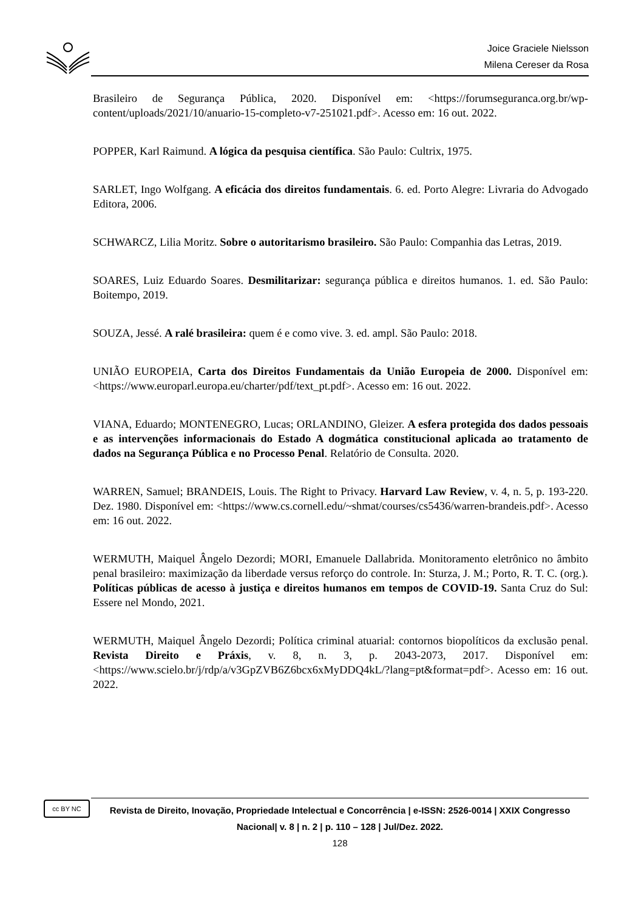Joice Graciele Nielsson
Milena Cereser da Rosa
Brasileiro de Segurança Pública, 2020. Disponível em: <https://forumseguranca.org.br/wp-content/uploads/2021/10/anuario-15-completo-v7-251021.pdf>. Acesso em: 16 out. 2022.
POPPER, Karl Raimund. A lógica da pesquisa científica. São Paulo: Cultrix, 1975.
SARLET, Ingo Wolfgang. A eficácia dos direitos fundamentais. 6. ed. Porto Alegre: Livraria do Advogado Editora, 2006.
SCHWARCZ, Lilia Moritz. Sobre o autoritarismo brasileiro. São Paulo: Companhia das Letras, 2019.
SOARES, Luiz Eduardo Soares. Desmilitarizar: segurança pública e direitos humanos. 1. ed. São Paulo: Boitempo, 2019.
SOUZA, Jessé. A ralé brasileira: quem é e como vive. 3. ed. ampl. São Paulo: 2018.
UNIÃO EUROPEIA, Carta dos Direitos Fundamentais da União Europeia de 2000. Disponível em: <https://www.europarl.europa.eu/charter/pdf/text_pt.pdf>. Acesso em: 16 out. 2022.
VIANA, Eduardo; MONTENEGRO, Lucas; ORLANDINO, Gleizer. A esfera protegida dos dados pessoais e as intervenções informacionais do Estado A dogmática constitucional aplicada ao tratamento de dados na Segurança Pública e no Processo Penal. Relatório de Consulta. 2020.
WARREN, Samuel; BRANDEIS, Louis. The Right to Privacy. Harvard Law Review, v. 4, n. 5, p. 193-220. Dez. 1980. Disponível em: <https://www.cs.cornell.edu/~shmat/courses/cs5436/warren-brandeis.pdf>. Acesso em: 16 out. 2022.
WERMUTH, Maiquel Ângelo Dezordi; MORI, Emanuele Dallabrida. Monitoramento eletrônico no âmbito penal brasileiro: maximização da liberdade versus reforço do controle. In: Sturza, J. M.; Porto, R. T. C. (org.). Políticas públicas de acesso à justiça e direitos humanos em tempos de COVID-19. Santa Cruz do Sul: Essere nel Mondo, 2021.
WERMUTH, Maiquel Ângelo Dezordi; Política criminal atuarial: contornos biopolíticos da exclusão penal. Revista Direito e Práxis, v. 8, n. 3, p. 2043-2073, 2017. Disponível em: <https://www.scielo.br/j/rdp/a/v3GpZVB6Z6bcx6xMyDDQ4kL/?lang=pt&format=pdf>. Acesso em: 16 out. 2022.
cc BY NC
Revista de Direito, Inovação, Propriedade Intelectual e Concorrência | e-ISSN: 2526-0014 | XXIX Congresso Nacional| v. 8 | n. 2 | p. 110 – 128 | Jul/Dez. 2022.
128